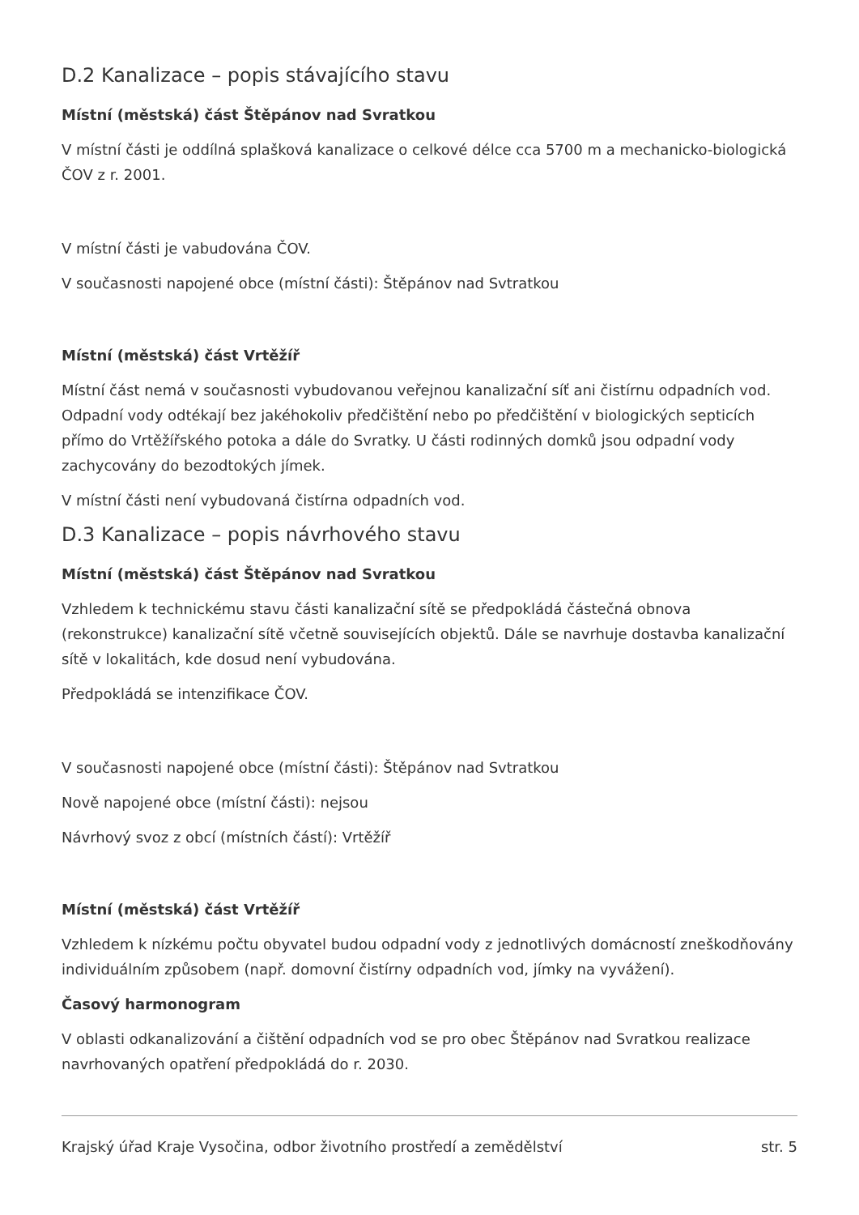D.2 Kanalizace – popis stávajícího stavu
Místní (městská) část Štěpánov nad Svratkou
V místní části je oddílná splašková kanalizace o celkové délce cca 5700 m a mechanicko-biologická ČOV z r. 2001.
V místní části je vabudována ČOV.
V současnosti napojené obce (místní části): Štěpánov nad Svtratkou
Místní (městská) část Vrtěžíř
Místní část nemá v současnosti vybudovanou veřejnou kanalizační síť ani čistírnu odpadních vod. Odpadní vody odtékají bez jakéhokoliv předčištění nebo po předčištění v biologických septicích přímo do Vrtěžířského potoka a dále do Svratky. U části rodinných domků jsou odpadní vody zachycovány do bezodtokých jímek.
V místní části není vybudovaná čistírna odpadních vod.
D.3 Kanalizace – popis návrhového stavu
Místní (městská) část Štěpánov nad Svratkou
Vzhledem k technickému stavu části kanalizační sítě se předpokládá částečná obnova (rekonstrukce) kanalizační sítě včetně souvisejících objektů. Dále se navrhuje dostavba kanalizační sítě v lokalitách, kde dosud není vybudována.
Předpokládá se intenzifikace ČOV.
V současnosti napojené obce (místní části): Štěpánov nad Svtratkou
Nově napojené obce (místní části): nejsou
Návrhový svoz z obcí (místních částí): Vrtěžíř
Místní (městská) část Vrtěžíř
Vzhledem k nízkému počtu obyvatel budou odpadní vody z jednotlivých domácností zneškodňovány individuálním způsobem (např. domovní čistírny odpadních vod, jímky na vyvážení).
Časový harmonogram
V oblasti odkanalizování a čištění odpadních vod se pro obec Štěpánov nad Svratkou realizace navrhovaných opatření předpokládá do r. 2030.
Krajský úřad Kraje Vysočina, odbor životního prostředí a zemědělství str. 5